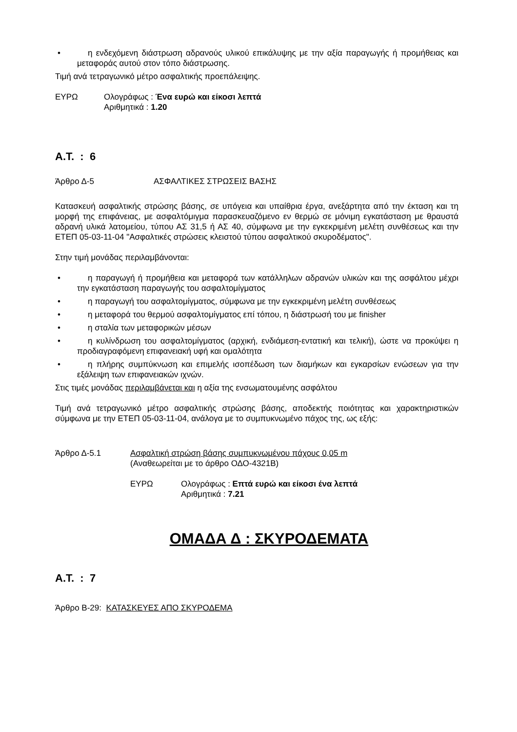• η ενδεχόμενη διάστρωση αδρανούς υλικού επικάλυψης με την αξία παραγωγής ή προμήθειας και μεταφοράς αυτού στον τόπο διάστρωσης.
Τιμή ανά τετραγωνικό μέτρο ασφαλτικής προεπάλειψης.
ΕΥΡΩ Ολογράφως : Ένα ευρώ και είκοσι λεπτά
Αριθμητικά : 1.20
Α.Τ. : 6
Άρθρο Δ-5 ΑΣΦΑΛΤΙΚΕΣ ΣΤΡΩΣΕΙΣ ΒΑΣΗΣ
Κατασκευή ασφαλτικής στρώσης βάσης, σε υπόγεια και υπαίθρια έργα, ανεξάρτητα από την έκταση και τη μορφή της επιφάνειας, με ασφαλτόμιγμα παρασκευαζόμενο εν θερμώ σε μόνιμη εγκατάσταση με θραυστά αδρανή υλικά λατομείου, τύπου ΑΣ 31,5 ή ΑΣ 40, σύμφωνα με την εγκεκριμένη μελέτη συνθέσεως και την ΕΤΕΠ 05-03-11-04 "Ασφαλτικές στρώσεις κλειστού τύπου ασφαλτικού σκυροδέματος".
Στην τιμή μονάδας περιλαμβάνονται:
• η παραγωγή ή προμήθεια και μεταφορά των κατάλληλων αδρανών υλικών και της ασφάλτου μέχρι την εγκατάσταση παραγωγής του ασφαλτομίγματος
• η παραγωγή του ασφαλτομίγματος, σύμφωνα με την εγκεκριμένη μελέτη συνθέσεως
• η μεταφορά του θερμού ασφαλτομίγματος επί τόπου, η διάστρωσή του με finisher
• η σταλία των μεταφορικών μέσων
• η κυλίνδρωση του ασφαλτομίγματος (αρχική, ενδιάμεση-εντατική και τελική), ώστε να προκύψει η προδιαγραφόμενη επιφανειακή υφή και ομαλότητα
• η πλήρης συμπύκνωση και επιμελής ισοπέδωση των διαμήκων και εγκαρσίων ενώσεων για την εξάλειψη των επιφανειακών ιχνών.
Στις τιμές μονάδας περιλαμβάνεται και η αξία της ενσωματουμένης ασφάλτου
Τιμή ανά τετραγωνικό μέτρο ασφαλτικής στρώσης βάσης, αποδεκτής ποιότητας και χαρακτηριστικών σύμφωνα με την ΕΤΕΠ 05-03-11-04, ανάλογα με το συμπυκνωμένο πάχος της, ως εξής:
Άρθρο Δ-5.1 Ασφαλτική στρώση βάσης συμπυκνωμένου πάχους 0,05 m
(Αναθεωρείται με το άρθρο ΟΔΟ-4321Β)
ΕΥΡΩ Ολογράφως : Επτά ευρώ και είκοσι ένα λεπτά
Αριθμητικά : 7.21
ΟΜΑΔΑ Δ : ΣΚΥΡΟΔΕΜΑΤΑ
Α.Τ. : 7
Άρθρο Β-29: ΚΑΤΑΣΚΕΥΕΣ ΑΠΟ ΣΚΥΡΟΔΕΜΑ